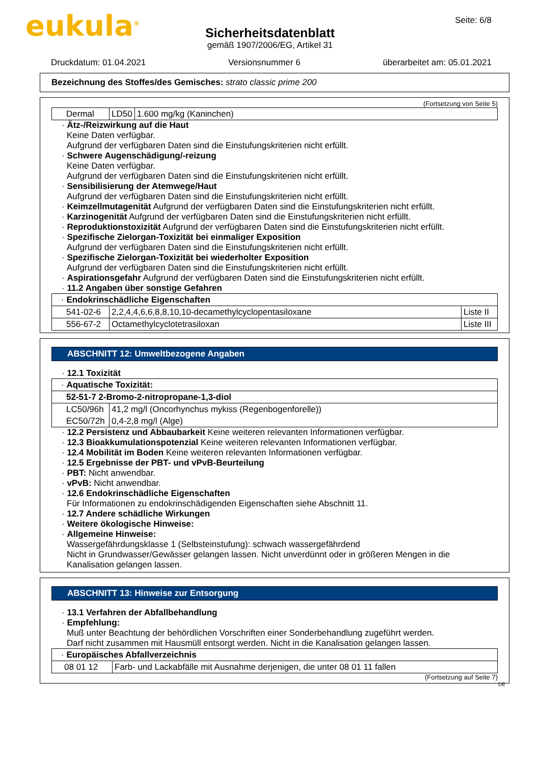eukula<sup>®</sup> Seite: 6/8
Sicherheitsdatenblatt
gemäß 1907/2006/EG, Artikel 31
Druckdatum: 01.04.2021 Versionsnummer 6 überarbeitet am: 05.01.2021
Bezeichnung des Stoffes/des Gemisches: strato classic prime 200
(Fortsetzung von Seite 5)
| Dermal | LD50 | 1.600 mg/kg (Kaninchen) |
· Ätz-/Reizwirkung auf die Haut
Keine Daten verfügbar.
Aufgrund der verfügbaren Daten sind die Einstufungskriterien nicht erfüllt.
· Schwere Augenschädigung/-reizung
Keine Daten verfügbar.
Aufgrund der verfügbaren Daten sind die Einstufungskriterien nicht erfüllt.
· Sensibilisierung der Atemwege/Haut
Aufgrund der verfügbaren Daten sind die Einstufungskriterien nicht erfüllt.
· Keimzellmutagenität Aufgrund der verfügbaren Daten sind die Einstufungskriterien nicht erfüllt.
· Karzinogenität Aufgrund der verfügbaren Daten sind die Einstufungskriterien nicht erfüllt.
· Reproduktionstoxizität Aufgrund der verfügbaren Daten sind die Einstufungskriterien nicht erfüllt.
· Spezifische Zielorgan-Toxizität bei einmaliger Exposition
Aufgrund der verfügbaren Daten sind die Einstufungskriterien nicht erfüllt.
· Spezifische Zielorgan-Toxizität bei wiederholter Exposition
Aufgrund der verfügbaren Daten sind die Einstufungskriterien nicht erfüllt.
· Aspirationsgefahr Aufgrund der verfügbaren Daten sind die Einstufungskriterien nicht erfüllt.
· 11.2 Angaben über sonstige Gefahren
| · Endokrinschädliche Eigenschaften | | |
| 541-02-6 | 2,2,4,4,6,6,8,8,10,10-decamethylcyclopentasiloxane | Liste II |
| 556-67-2 | Octamethylcyclotetrasiloxan | Liste III |
ABSCHNITT 12: Umweltbezogene Angaben
· 12.1 Toxizität
| · Aquatische Toxizität: | |
| 52-51-7 2-Bromo-2-nitropropane-1,3-diol | |
| LC50/96h | 41,2 mg/l (Oncorhynchus mykiss (Regenbogenforelle)) |
| EC50/72h | 0,4-2,8 mg/l (Alge) |
· 12.2 Persistenz und Abbaubarkeit Keine weiteren relevanten Informationen verfügbar.
· 12.3 Bioakkumulationspotenzial Keine weiteren relevanten Informationen verfügbar.
· 12.4 Mobilität im Boden Keine weiteren relevanten Informationen verfügbar.
· 12.5 Ergebnisse der PBT- und vPvB-Beurteilung
· PBT: Nicht anwendbar.
· vPvB: Nicht anwendbar.
· 12.6 Endokrinschädliche Eigenschaften
Für Informationen zu endokrinschädigenden Eigenschaften siehe Abschnitt 11.
· 12.7 Andere schädliche Wirkungen
· Weitere ökologische Hinweise:
· Allgemeine Hinweise:
Wassergefährdungsklasse 1 (Selbsteinstufung): schwach wassergefährdend
Nicht in Grundwasser/Gewässer gelangen lassen. Nicht unverdünnt oder in größeren Mengen in die Kanalisation gelangen lassen.
ABSCHNITT 13: Hinweise zur Entsorgung
· 13.1 Verfahren der Abfallbehandlung
· Empfehlung:
Muß unter Beachtung der behördlichen Vorschriften einer Sonderbehandlung zugeführt werden.
Darf nicht zusammen mit Hausmüll entsorgt werden. Nicht in die Kanalisation gelangen lassen.
| · Europäisches Abfallverzeichnis | |
| 08 01 12 | Farb- und Lackabfälle mit Ausnahme derjenigen, die unter 08 01 11 fallen |
(Fortsetzung auf Seite 7)
DE